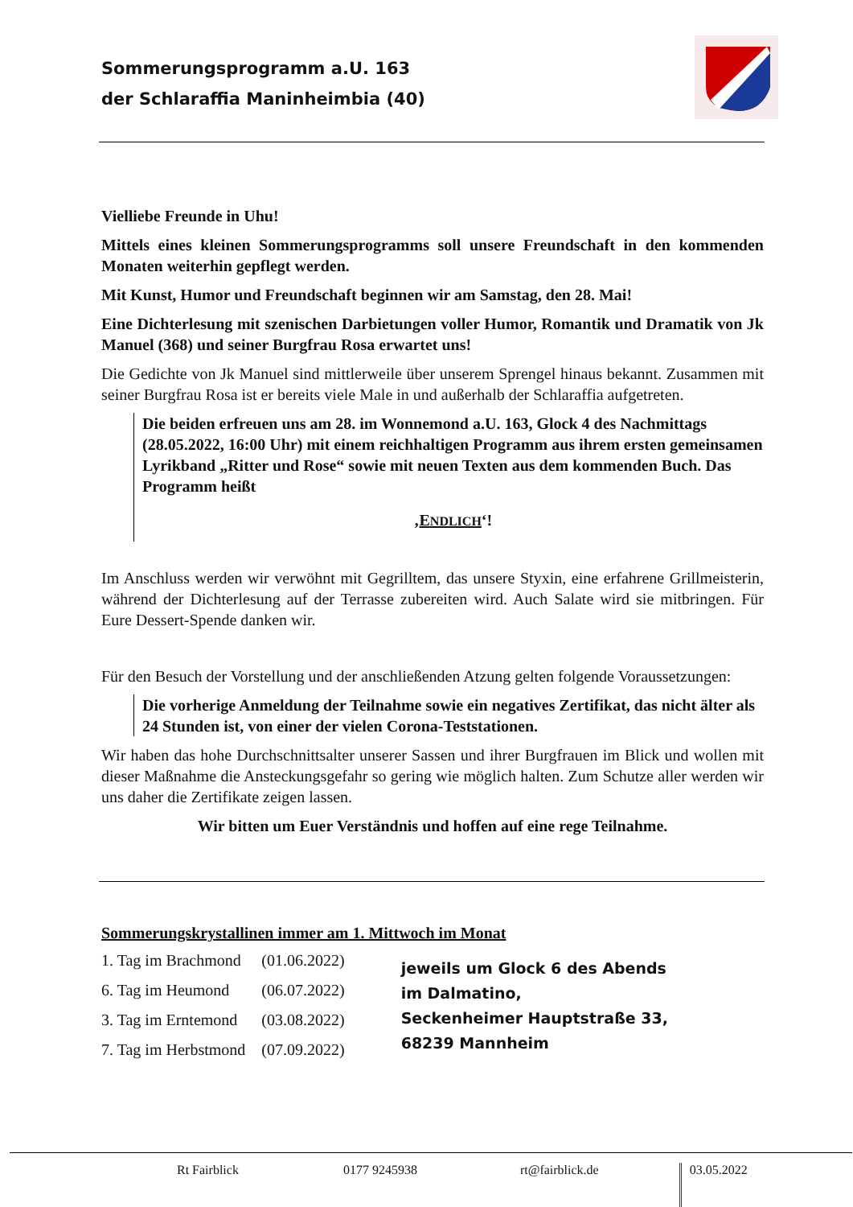Sommerungsprogramm a.U. 163
der Schlaraffia Maninheimbia (40)
Vielliebe Freunde in Uhu!
Mittels eines kleinen Sommerungsprogramms soll unsere Freundschaft in den kommenden Monaten weiterhin gepflegt werden.
Mit Kunst, Humor und Freundschaft beginnen wir am Samstag, den 28. Mai!
Eine Dichterlesung mit szenischen Darbietungen voller Humor, Romantik und Dramatik von Jk Manuel (368) und seiner Burgfrau Rosa erwartet uns!
Die Gedichte von Jk Manuel sind mittlerweile über unserem Sprengel hinaus bekannt. Zusammen mit seiner Burgfrau Rosa ist er bereits viele Male in und außerhalb der Schlaraffia aufgetreten.
Die beiden erfreuen uns am 28. im Wonnemond a.U. 163, Glock 4 des Nachmittags (28.05.2022, 16:00 Uhr) mit einem reichhaltigen Programm aus ihrem ersten gemeinsamen Lyrikband „Ritter und Rose“ sowie mit neuen Texten aus dem kommenden Buch. Das Programm heißt
‚ENDLICH‘!
Im Anschluss werden wir verwöhnt mit Gegrilltem, das unsere Styxin, eine erfahrene Grillmeisterin, während der Dichterlesung auf der Terrasse zubereiten wird. Auch Salate wird sie mitbringen. Für Eure Dessert-Spende danken wir.
Für den Besuch der Vorstellung und der anschließenden Atzung gelten folgende Voraussetzungen:
Die vorherige Anmeldung der Teilnahme sowie ein negatives Zertifikat, das nicht älter als 24 Stunden ist, von einer der vielen Corona-Teststationen.
Wir haben das hohe Durchschnittsalter unserer Sassen und ihrer Burgfrauen im Blick und wollen mit dieser Maßnahme die Ansteckungsgefahr so gering wie möglich halten. Zum Schutze aller werden wir uns daher die Zertifikate zeigen lassen.
Wir bitten um Euer Verständnis und hoffen auf eine rege Teilnahme.
Sommerungskrystallinen immer am 1. Mittwoch im Monat
| 1. Tag im Brachmond | (01.06.2022) | jeweils um Glock 6 des Abends im Dalmatino, Seckenheimer Hauptstraße 33, 68239 Mannheim |
| 6. Tag im Heumond | (06.07.2022) | |
| 3. Tag im Erntemond | (03.08.2022) | |
| 7. Tag im Herbstmond | (07.09.2022) | |
Rt Fairblick 0177 9245938 rt@fairblick.de 03.05.2022